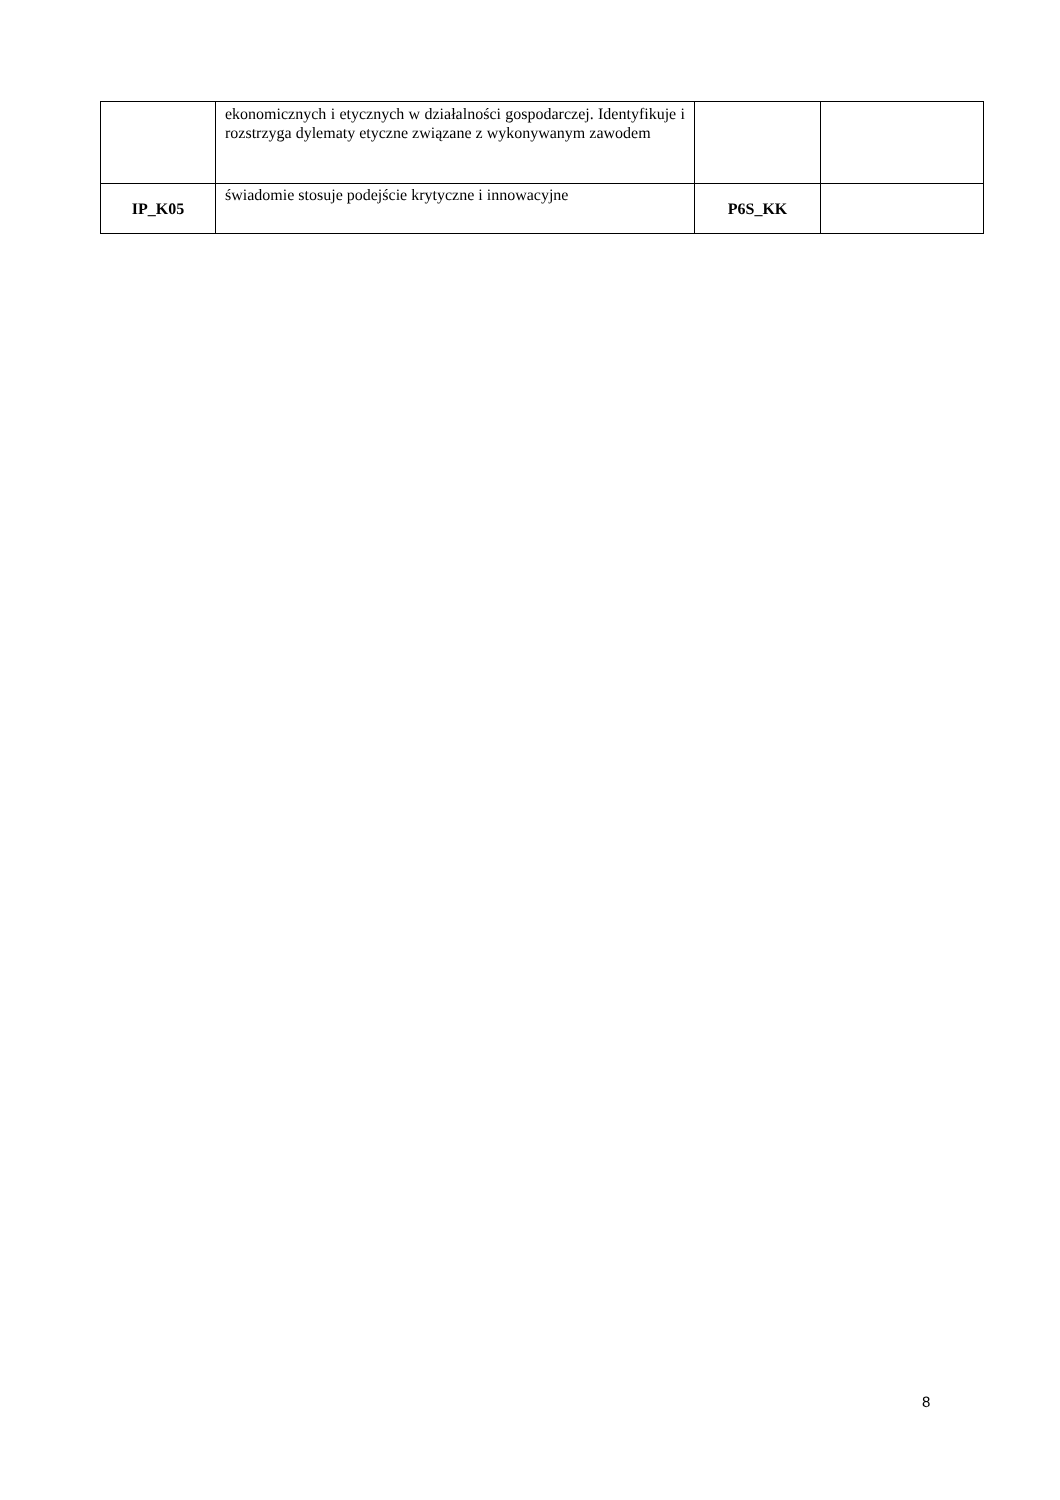| | ekonomicznych i etycznych w działalności gospodarczej. Identyfikuje i rozstrzyga dylematy etyczne związane z wykonywanym zawodem | | |
| IP_K05 | świadomie stosuje podejście krytyczne i innowacyjne | P6S_KK | |
8